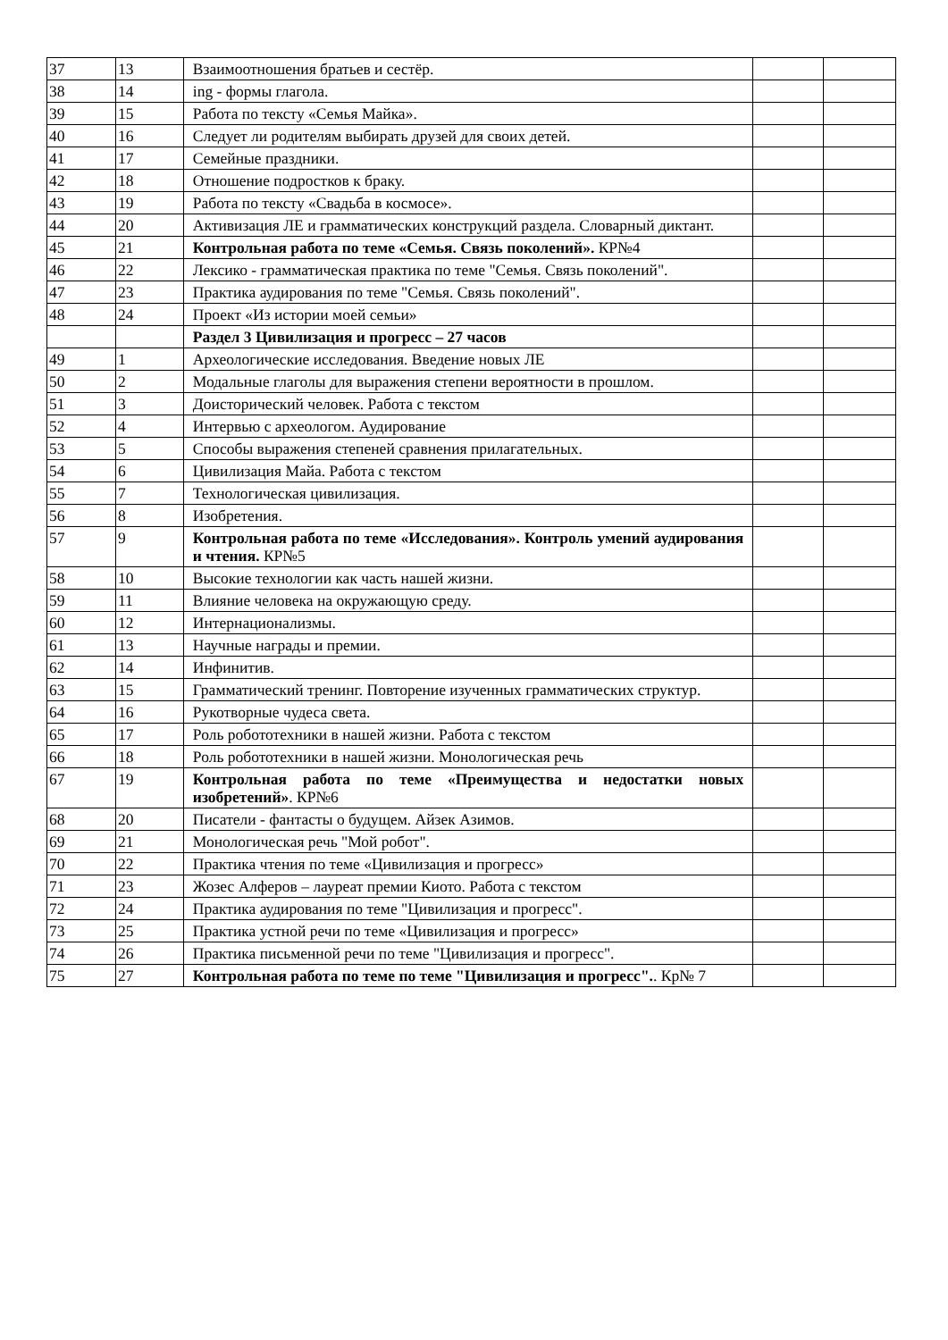| 37 | 13 | Взаимоотношения братьев и сестёр. | | |
| 38 | 14 | ing - формы глагола. | | |
| 39 | 15 | Работа по тексту «Семья Майка». | | |
| 40 | 16 | Следует ли родителям выбирать друзей для своих детей. | | |
| 41 | 17 | Семейные праздники. | | |
| 42 | 18 | Отношение подростков к браку. | | |
| 43 | 19 | Работа по тексту «Свадьба в космосе». | | |
| 44 | 20 | Активизация ЛЕ и грамматических конструкций раздела. Словарный диктант. | | |
| 45 | 21 | Контрольная работа по теме «Семья. Связь поколений». КР№4 | | |
| 46 | 22 | Лексико - грамматическая практика по теме "Семья. Связь поколений". | | |
| 47 | 23 | Практика аудирования по теме "Семья. Связь поколений". | | |
| 48 | 24 | Проект «Из истории моей семьи» | | |
| | | Раздел 3 Цивилизация и прогресс – 27 часов | | |
| 49 | 1 | Археологические исследования. Введение новых ЛЕ | | |
| 50 | 2 | Модальные глаголы для выражения степени вероятности в прошлом. | | |
| 51 | 3 | Доисторический человек. Работа с текстом | | |
| 52 | 4 | Интервью с археологом. Аудирование | | |
| 53 | 5 | Способы выражения степеней сравнения прилагательных. | | |
| 54 | 6 | Цивилизация Майа. Работа с текстом | | |
| 55 | 7 | Технологическая цивилизация. | | |
| 56 | 8 | Изобретения. | | |
| 57 | 9 | Контрольная работа по теме «Исследования». Контроль умений аудирования и чтения. КР№5 | | |
| 58 | 10 | Высокие технологии как часть нашей жизни. | | |
| 59 | 11 | Влияние человека на окружающую среду. | | |
| 60 | 12 | Интернационализмы. | | |
| 61 | 13 | Научные награды и премии. | | |
| 62 | 14 | Инфинитив. | | |
| 63 | 15 | Грамматический тренинг. Повторение изученных грамматических структур. | | |
| 64 | 16 | Рукотворные чудеса света. | | |
| 65 | 17 | Роль робототехники в нашей жизни. Работа с текстом | | |
| 66 | 18 | Роль робототехники в нашей жизни. Монологическая речь | | |
| 67 | 19 | Контрольная работа по теме «Преимущества и недостатки новых изобретений» . КР№6 | | |
| 68 | 20 | Писатели - фантасты о будущем. Айзек Азимов. | | |
| 69 | 21 | Монологическая речь "Мой робот". | | |
| 70 | 22 | Практика чтения по теме «Цивилизация и прогресс» | | |
| 71 | 23 | Жозес Алферов – лауреат премии Киото. Работа с текстом | | |
| 72 | 24 | Практика аудирования по теме "Цивилизация и прогресс". | | |
| 73 | 25 | Практика устной речи по теме «Цивилизация и прогресс» | | |
| 74 | 26 | Практика письменной речи по теме "Цивилизация и прогресс". | | |
| 75 | 27 | Контрольная работа по теме по теме "Цивилизация и прогресс". . Кр№ 7 | | |